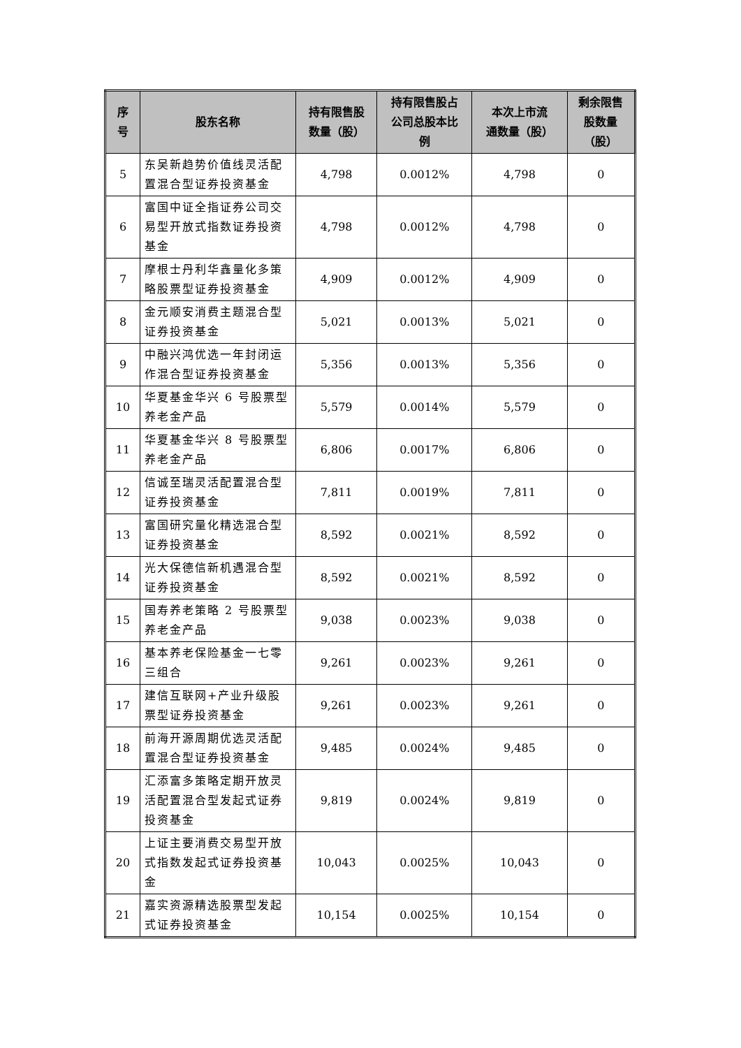| 序 号 | 股东名称 | 持有限售股 数量（股） | 持有限售股占 公司总股本比 例 | 本次上市流 通数量（股） | 剩余限售 股数量 （股） |
| --- | --- | --- | --- | --- | --- |
| 5 | 东吴新趋势价值线灵活配置混合型证券投资基金 | 4,798 | 0.0012% | 4,798 | 0 |
| 6 | 富国中证全指证券公司交易型开放式指数证券投资基金 | 4,798 | 0.0012% | 4,798 | 0 |
| 7 | 摩根士丹利华鑫量化多策略股票型证券投资基金 | 4,909 | 0.0012% | 4,909 | 0 |
| 8 | 金元顺安消费主题混合型证券投资基金 | 5,021 | 0.0013% | 5,021 | 0 |
| 9 | 中融兴鸿优选一年封闭运作混合型证券投资基金 | 5,356 | 0.0013% | 5,356 | 0 |
| 10 | 华夏基金华兴 6 号股票型养老金产品 | 5,579 | 0.0014% | 5,579 | 0 |
| 11 | 华夏基金华兴 8 号股票型养老金产品 | 6,806 | 0.0017% | 6,806 | 0 |
| 12 | 信诚至瑞灵活配置混合型证券投资基金 | 7,811 | 0.0019% | 7,811 | 0 |
| 13 | 富国研究量化精选混合型证券投资基金 | 8,592 | 0.0021% | 8,592 | 0 |
| 14 | 光大保德信新机遇混合型证券投资基金 | 8,592 | 0.0021% | 8,592 | 0 |
| 15 | 国寿养老策略 2 号股票型养老金产品 | 9,038 | 0.0023% | 9,038 | 0 |
| 16 | 基本养老保险基金一七零三组合 | 9,261 | 0.0023% | 9,261 | 0 |
| 17 | 建信互联网+产业升级股票型证券投资基金 | 9,261 | 0.0023% | 9,261 | 0 |
| 18 | 前海开源周期优选灵活配置混合型证券投资基金 | 9,485 | 0.0024% | 9,485 | 0 |
| 19 | 汇添富多策略定期开放灵活配置混合型发起式证券投资基金 | 9,819 | 0.0024% | 9,819 | 0 |
| 20 | 上证主要消费交易型开放式指数发起式证券投资基金 | 10,043 | 0.0025% | 10,043 | 0 |
| 21 | 嘉实资源精选股票型发起式证券投资基金 | 10,154 | 0.0025% | 10,154 | 0 |